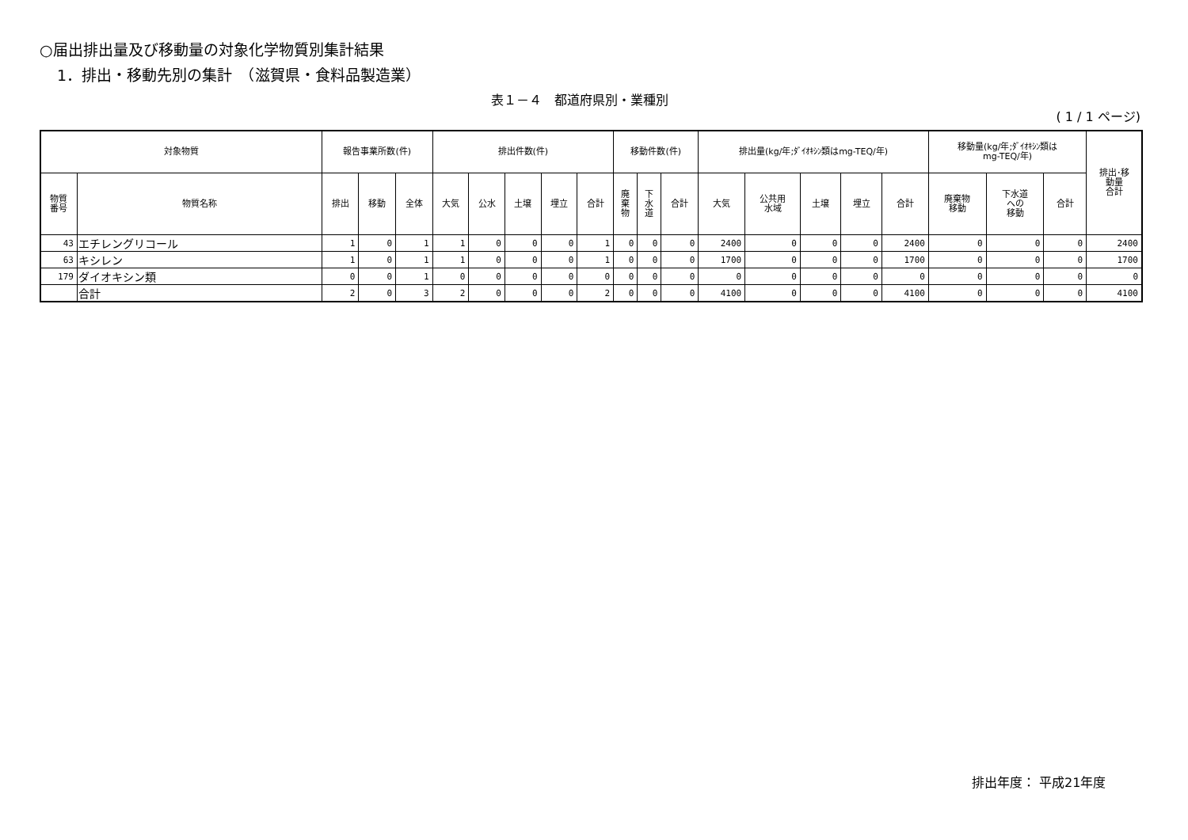○届出排出量及び移動量の対象化学物質別集計結果
1．排出・移動先別の集計　（滋賀県・食料品製造業）
表１－４　都道府県別・業種別
( 1 / 1 ページ)
| 対象物質 | | 報告事業所数(件) | | | 排出件数(件) | | | | | 移動件数(件) | | | 排出量(kg/年;ﾀﾞｲｵｷｼﾝ類はmg-TEQ/年) | | | | | 移動量(kg/年;ﾀﾞｲｵｷｼﾝ類は mg-TEQ/年) | | | 排出･移 動量 合計 |
| --- | --- | --- | --- | --- | --- | --- | --- | --- | --- | --- | --- | --- | --- | --- | --- | --- | --- | --- | --- | --- | --- |
| 物質 番号 | 物質名称 | 排出 | 移動 | 全体 | 大気 | 公水 | 土壌 | 埋立 | 合計 | 廃 棄 物 | 下 水 道 | 合計 | 大気 | 公共用 水域 | 土壌 | 埋立 | 合計 | 廃棄物 移動 | 下水道 への 移動 | 合計 | |
| 43 | エチレングリコール | 1 | 0 | 1 | 1 | 0 | 0 | 0 | 1 | 0 | 0 | 0 | 2400 | 0 | 0 | 0 | 2400 | 0 | 0 | 0 | 2400 |
| 63 | キシレン | 1 | 0 | 1 | 1 | 0 | 0 | 0 | 1 | 0 | 0 | 0 | 1700 | 0 | 0 | 0 | 1700 | 0 | 0 | 0 | 1700 |
| 179 | ダイオキシン類 | 0 | 0 | 1 | 0 | 0 | 0 | 0 | 0 | 0 | 0 | 0 | 0 | 0 | 0 | 0 | 0 | 0 | 0 | 0 | 0 |
| | 合計 | 2 | 0 | 3 | 2 | 0 | 0 | 0 | 2 | 0 | 0 | 0 | 4100 | 0 | 0 | 0 | 4100 | 0 | 0 | 0 | 4100 |
排出年度： 平成21年度